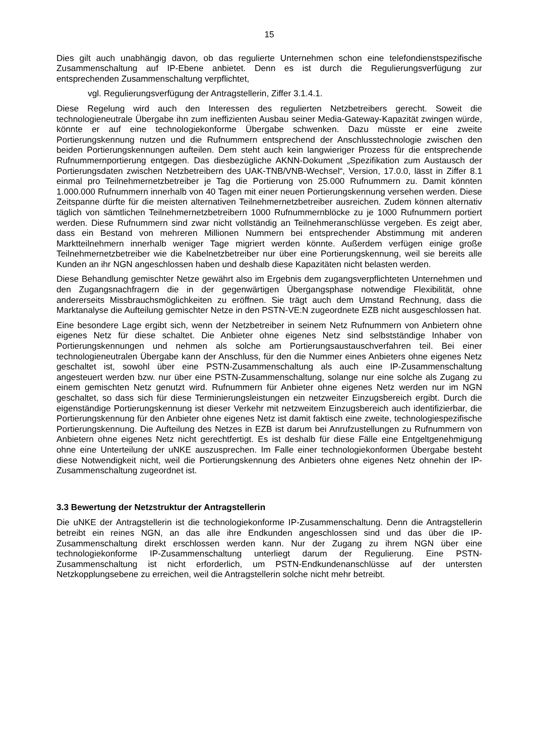15
Dies gilt auch unabhängig davon, ob das regulierte Unternehmen schon eine telefondienstspezifische Zusammenschaltung auf IP-Ebene anbietet. Denn es ist durch die Regulierungsverfügung zur entsprechenden Zusammenschaltung verpflichtet,
vgl. Regulierungsverfügung der Antragstellerin, Ziffer 3.1.4.1.
Diese Regelung wird auch den Interessen des regulierten Netzbetreibers gerecht. Soweit die technologieneutrale Übergabe ihn zum ineffizienten Ausbau seiner Media-Gateway-Kapazität zwingen würde, könnte er auf eine technologiekonforme Übergabe schwenken. Dazu müsste er eine zweite Portierungskennung nutzen und die Rufnummern entsprechend der Anschlusstechnologie zwischen den beiden Portierungskennungen aufteilen. Dem steht auch kein langwieriger Prozess für die entsprechende Rufnummernportierung entgegen. Das diesbezügliche AKNN-Dokument „Spezifikation zum Austausch der Portierungsdaten zwischen Netzbetreibern des UAK-TNB/VNB-Wechsel“, Version, 17.0.0, lässt in Ziffer 8.1 einmal pro Teilnehmernetzbetreiber je Tag die Portierung von 25.000 Rufnummern zu. Damit könnten 1.000.000 Rufnummern innerhalb von 40 Tagen mit einer neuen Portierungskennung versehen werden. Diese Zeitspanne dürfte für die meisten alternativen Teilnehmernetzbetreiber ausreichen. Zudem können alternativ täglich von sämtlichen Teilnehmernetzbetreibern 1000 Rufnummernblöcke zu je 1000 Rufnummern portiert werden. Diese Rufnummern sind zwar nicht vollständig an Teilnehmeranschlüsse vergeben. Es zeigt aber, dass ein Bestand von mehreren Millionen Nummern bei entsprechender Abstimmung mit anderen Marktteilnehmern innerhalb weniger Tage migriert werden könnte. Außerdem verfügen einige große Teilnehmernetzbetreiber wie die Kabelnetzbetreiber nur über eine Portierungskennung, weil sie bereits alle Kunden an ihr NGN angeschlossen haben und deshalb diese Kapazitäten nicht belasten werden.
Diese Behandlung gemischter Netze gewährt also im Ergebnis dem zugangsverpflichteten Unternehmen und den Zugangsnachfragern die in der gegenwärtigen Übergangsphase notwendige Flexibilität, ohne andererseits Missbrauchsmöglichkeiten zu eröffnen. Sie trägt auch dem Umstand Rechnung, dass die Marktanalyse die Aufteilung gemischter Netze in den PSTN-VE:N zugeordnete EZB nicht ausgeschlossen hat.
Eine besondere Lage ergibt sich, wenn der Netzbetreiber in seinem Netz Rufnummern von Anbietern ohne eigenes Netz für diese schaltet. Die Anbieter ohne eigenes Netz sind selbstständige Inhaber von Portierungskennungen und nehmen als solche am Portierungsaustauschverfahren teil. Bei einer technologieneutralen Übergabe kann der Anschluss, für den die Nummer eines Anbieters ohne eigenes Netz geschaltet ist, sowohl über eine PSTN-Zusammenschaltung als auch eine IP-Zusammenschaltung angesteuert werden bzw. nur über eine PSTN-Zusammenschaltung, solange nur eine solche als Zugang zu einem gemischten Netz genutzt wird. Rufnummern für Anbieter ohne eigenes Netz werden nur im NGN geschaltet, so dass sich für diese Terminierungsleistungen ein netzweiter Einzugsbereich ergibt. Durch die eigenständige Portierungskennung ist dieser Verkehr mit netzweitem Einzugsbereich auch identifizierbar, die Portierungskennung für den Anbieter ohne eigenes Netz ist damit faktisch eine zweite, technologiespezifische Portierungskennung. Die Aufteilung des Netzes in EZB ist darum bei Anrufzustellungen zu Rufnummern von Anbietern ohne eigenes Netz nicht gerechtfertigt. Es ist deshalb für diese Fälle eine Entgeltgenehmigung ohne eine Unterteilung der uNKE auszusprechen. Im Falle einer technologiekonformen Übergabe besteht diese Notwendigkeit nicht, weil die Portierungskennung des Anbieters ohne eigenes Netz ohnehin der IP-Zusammenschaltung zugeordnet ist.
3.3 Bewertung der Netzstruktur der Antragstellerin
Die uNKE der Antragstellerin ist die technologiekonforme IP-Zusammenschaltung. Denn die Antragstellerin betreibt ein reines NGN, an das alle ihre Endkunden angeschlossen sind und das über die IP-Zusammenschaltung direkt erschlossen werden kann. Nur der Zugang zu ihrem NGN über eine technologiekonforme IP-Zusammenschaltung unterliegt darum der Regulierung. Eine PSTN-Zusammenschaltung ist nicht erforderlich, um PSTN-Endkundenanschlüsse auf der untersten Netzkopplungsebene zu erreichen, weil die Antragstellerin solche nicht mehr betreibt.